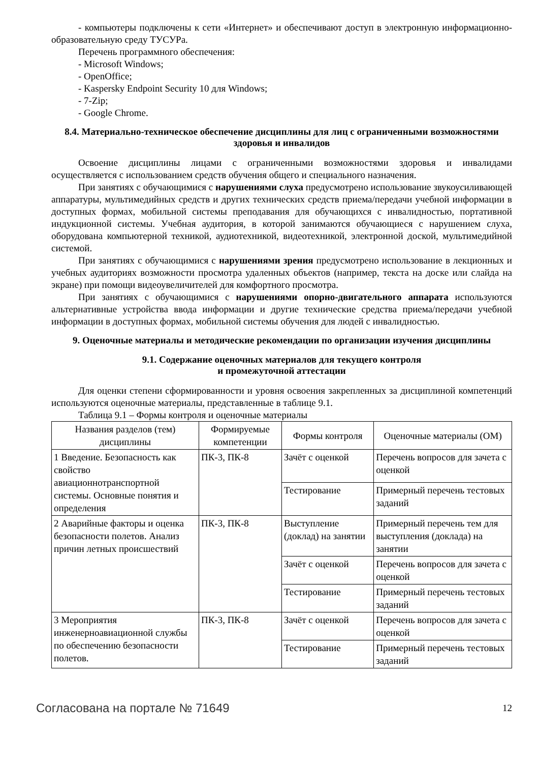- компьютеры подключены к сети «Интернет» и обеспечивают доступ в электронную информационно-образовательную среду ТУСУРа.
Перечень программного обеспечения:
- Microsoft Windows;
- OpenOffice;
- Kaspersky Endpoint Security 10 для Windows;
- 7-Zip;
- Google Chrome.
8.4. Материально-техническое обеспечение дисциплины для лиц с ограниченными возможностями здоровья и инвалидов
Освоение дисциплины лицами с ограниченными возможностями здоровья и инвалидами осуществляется с использованием средств обучения общего и специального назначения.
При занятиях с обучающимися с нарушениями слуха предусмотрено использование звукоусиливающей аппаратуры, мультимедийных средств и других технических средств приема/передачи учебной информации в доступных формах, мобильной системы преподавания для обучающихся с инвалидностью, портативной индукционной системы. Учебная аудитория, в которой занимаются обучающиеся с нарушением слуха, оборудована компьютерной техникой, аудиотехникой, видеотехникой, электронной доской, мультимедийной системой.
При занятиях с обучающимися с нарушениями зрения предусмотрено использование в лекционных и учебных аудиториях возможности просмотра удаленных объектов (например, текста на доске или слайда на экране) при помощи видеоувеличителей для комфортного просмотра.
При занятиях с обучающимися с нарушениями опорно-двигательного аппарата используются альтернативные устройства ввода информации и другие технические средства приема/передачи учебной информации в доступных формах, мобильной системы обучения для людей с инвалидностью.
9. Оценочные материалы и методические рекомендации по организации изучения дисциплины
9.1. Содержание оценочных материалов для текущего контроля
и промежуточной аттестации
Для оценки степени сформированности и уровня освоения закрепленных за дисциплиной компетенций используются оценочные материалы, представленные в таблице 9.1.
Таблица 9.1 – Формы контроля и оценочные материалы
| Названия разделов (тем) дисциплины | Формируемые компетенции | Формы контроля | Оценочные материалы (ОМ) |
| --- | --- | --- | --- |
| 1 Введение. Безопасность как свойство авиационнотранспортной системы. Основные понятия и определения | ПК-3, ПК-8 | Зачёт с оценкой | Перечень вопросов для зачета с оценкой |
| | | Тестирование | Примерный перечень тестовых заданий |
| 2 Аварийные факторы и оценка безопасности полетов. Анализ причин летных происшествий | ПК-3, ПК-8 | Выступление (доклад) на занятии | Примерный перечень тем для выступления (доклада) на занятии |
| | | Зачёт с оценкой | Перечень вопросов для зачета с оценкой |
| | | Тестирование | Примерный перечень тестовых заданий |
| 3 Мероприятия инженерноавиационной службы по обеспечению безопасности полетов. | ПК-3, ПК-8 | Зачёт с оценкой | Перечень вопросов для зачета с оценкой |
| | | Тестирование | Примерный перечень тестовых заданий |
Согласована на портале № 71649 12